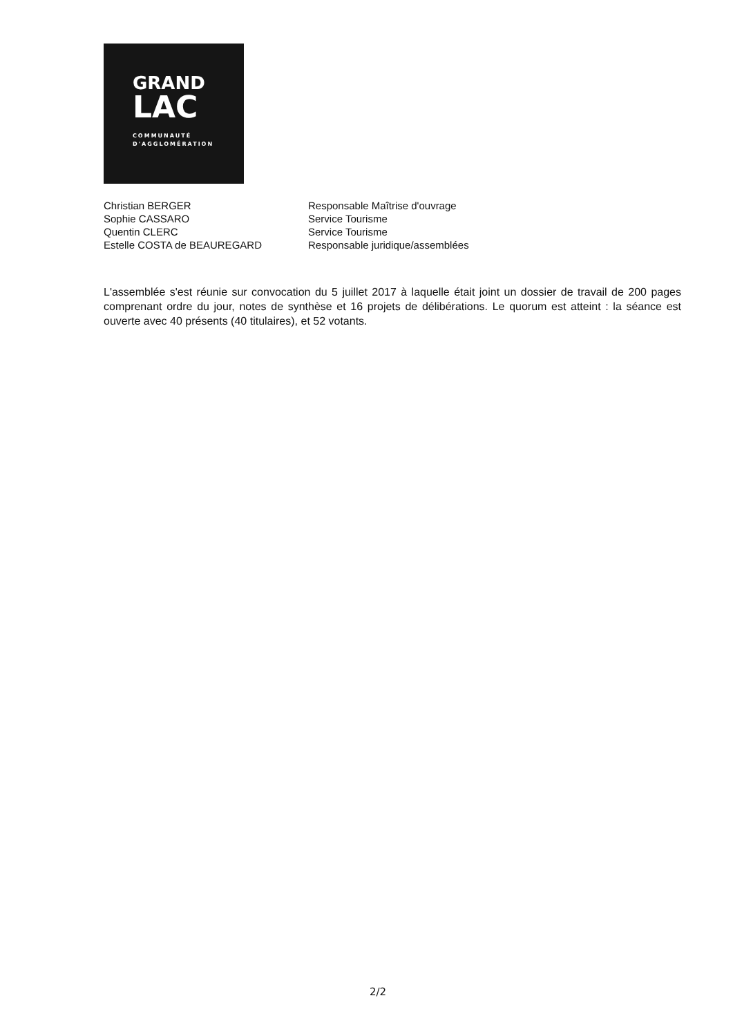GRAND
LAC
COMMUNAUTÉ
D'AGGLOMÉRATION
Christian BERGER Responsable Maîtrise d'ouvrage
Sophie CASSARO Service Tourisme
Quentin CLERC Service Tourisme
Estelle COSTA de BEAUREGARD Responsable juridique/assemblées
L'assemblée s'est réunie sur convocation du 5 juillet 2017 à laquelle était joint un dossier de travail de 200 pages comprenant ordre du jour, notes de synthèse et 16 projets de délibérations. Le quorum est atteint : la séance est ouverte avec 40 présents (40 titulaires), et 52 votants.
2/2